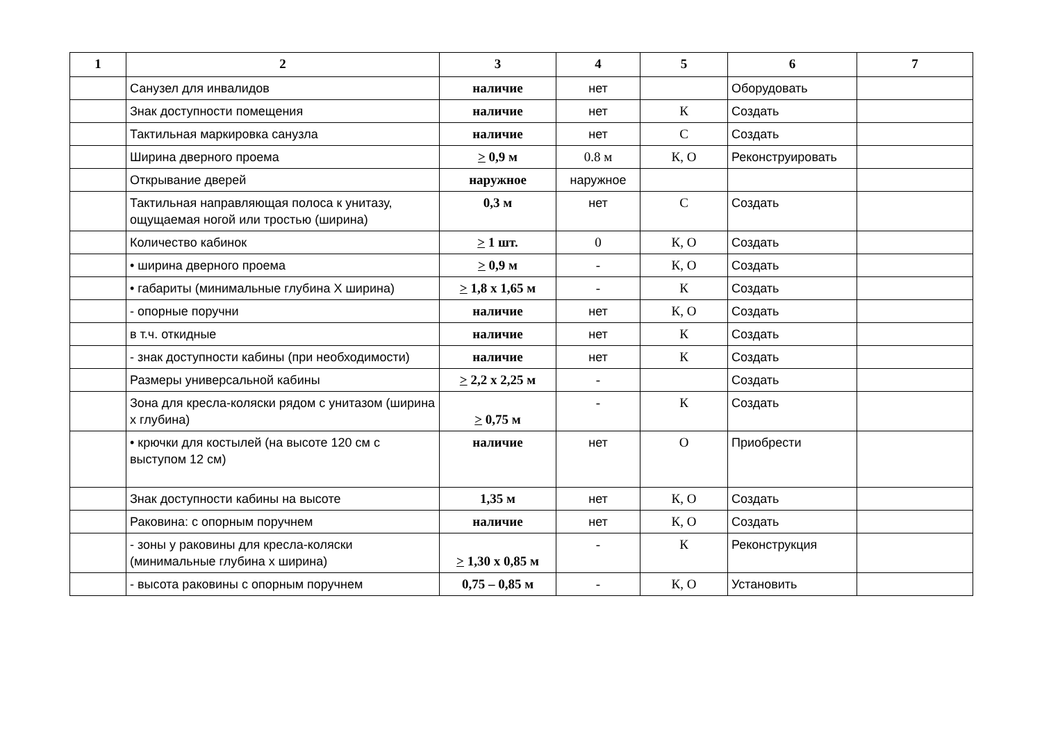| 1 | 2 | 3 | 4 | 5 | 6 | 7 |
| --- | --- | --- | --- | --- | --- | --- |
| | Санузел для инвалидов | наличие | нет | | Оборудовать | |
| | Знак доступности помещения | наличие | нет | К | Создать | |
| | Тактильная маркировка санузла | наличие | нет | С | Создать | |
| | Ширина дверного проема | > 0,9 м | 0.8 м | К, О | Реконструировать | |
| | Открывание дверей | наружное | наружное | | | |
| | Тактильная направляющая полоса к унитазу, ощущаемая ногой или тростью (ширина) | 0,3 м | нет | С | Создать | |
| | Количество кабинок | > 1 шт. | 0 | К, О | Создать | |
| | • ширина дверного проема | > 0,9 м | - | К, О | Создать | |
| | • габариты (минимальные глубина Х ширина) | > 1,8 х 1,65 м | - | К | Создать | |
| | - опорные поручни | наличие | нет | К, О | Создать | |
| | в т.ч. откидные | наличие | нет | К | Создать | |
| | - знак доступности кабины (при необходимости) | наличие | нет | К | Создать | |
| | Размеры универсальной кабины | > 2,2 х 2,25 м | - | | Создать | |
| | Зона для кресла-коляски рядом с унитазом (ширина х глубина) | > 0,75 м | - | К | Создать | |
| | • крючки для костылей (на высоте 120 см с выступом 12 см) | наличие | нет | О | Приобрести | |
| | Знак доступности кабины на высоте | 1,35 м | нет | К, О | Создать | |
| | Раковина: с опорным поручнем | наличие | нет | К, О | Создать | |
| | - зоны у раковины для кресла-коляски (минимальные глубина х ширина) | > 1,30 х 0,85 м | - | К | Реконструкция | |
| | - высота раковины с опорным поручнем | 0,75 – 0,85 м | - | К, О | Установить | |